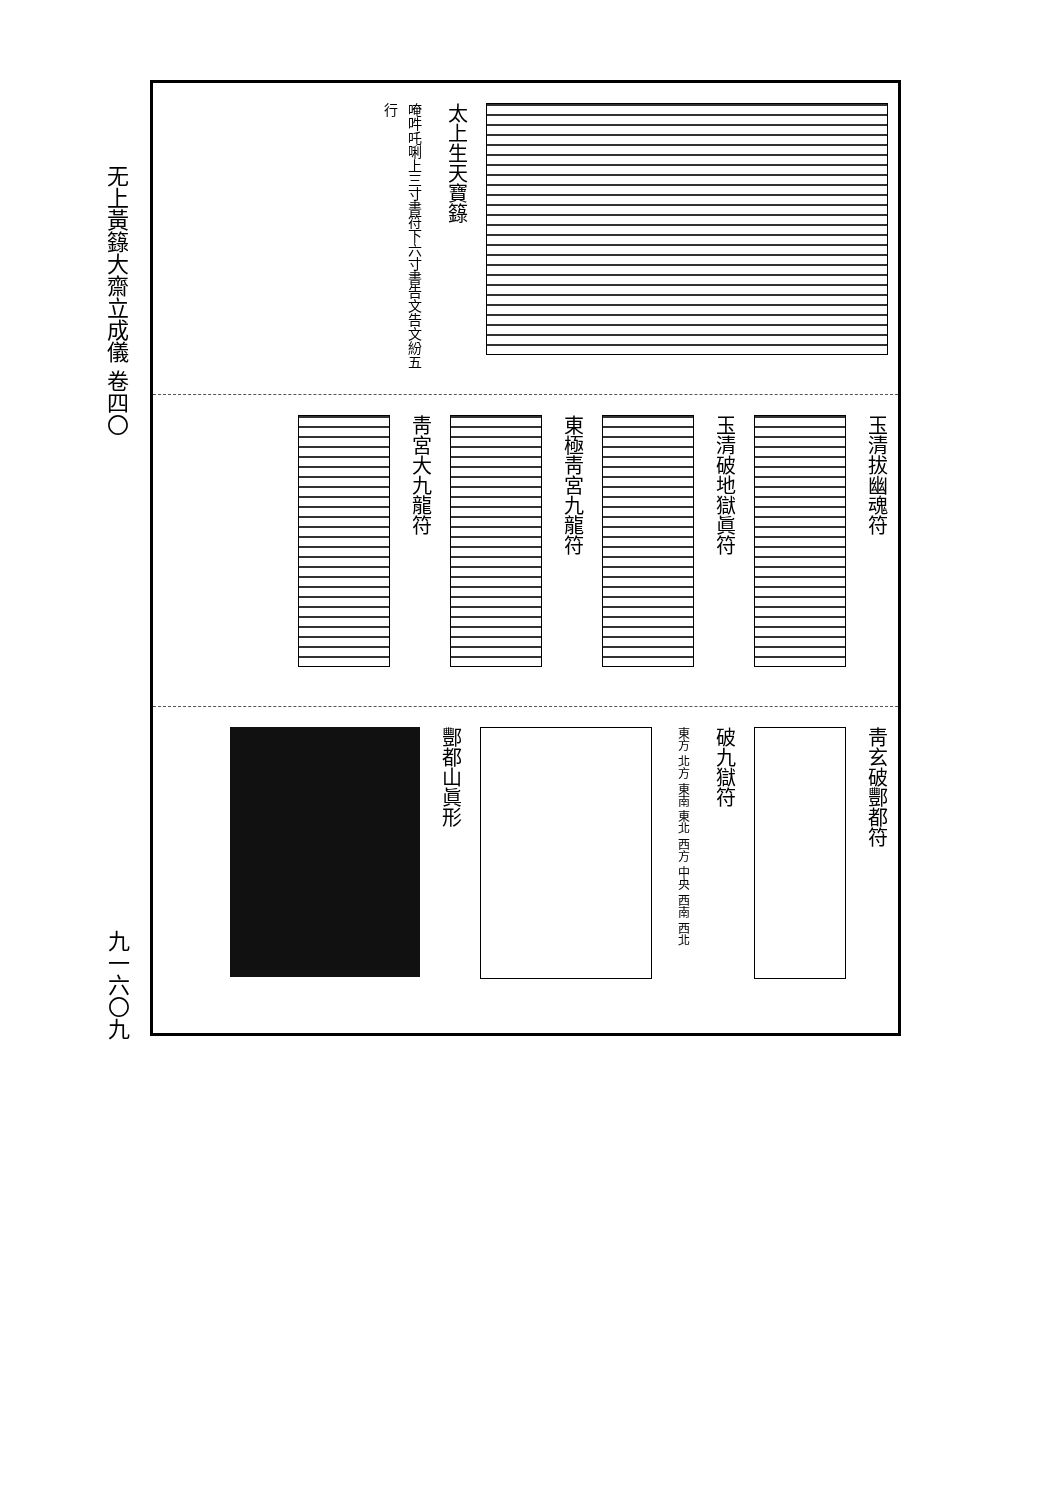无上黃籙大齋立成儀 卷四〇
九一六〇九
太上生天寶籙
唵吽吒唎上三寸書符下六寸書告文告文紛五行
玉清拔幽魂符
玉清破地獄眞符
東極靑宮九龍符
靑宮大九龍符
靑玄破酆都符
破九獄符
東方 北方 東南 東北 西方 中央 西南 西北
酆都山眞形